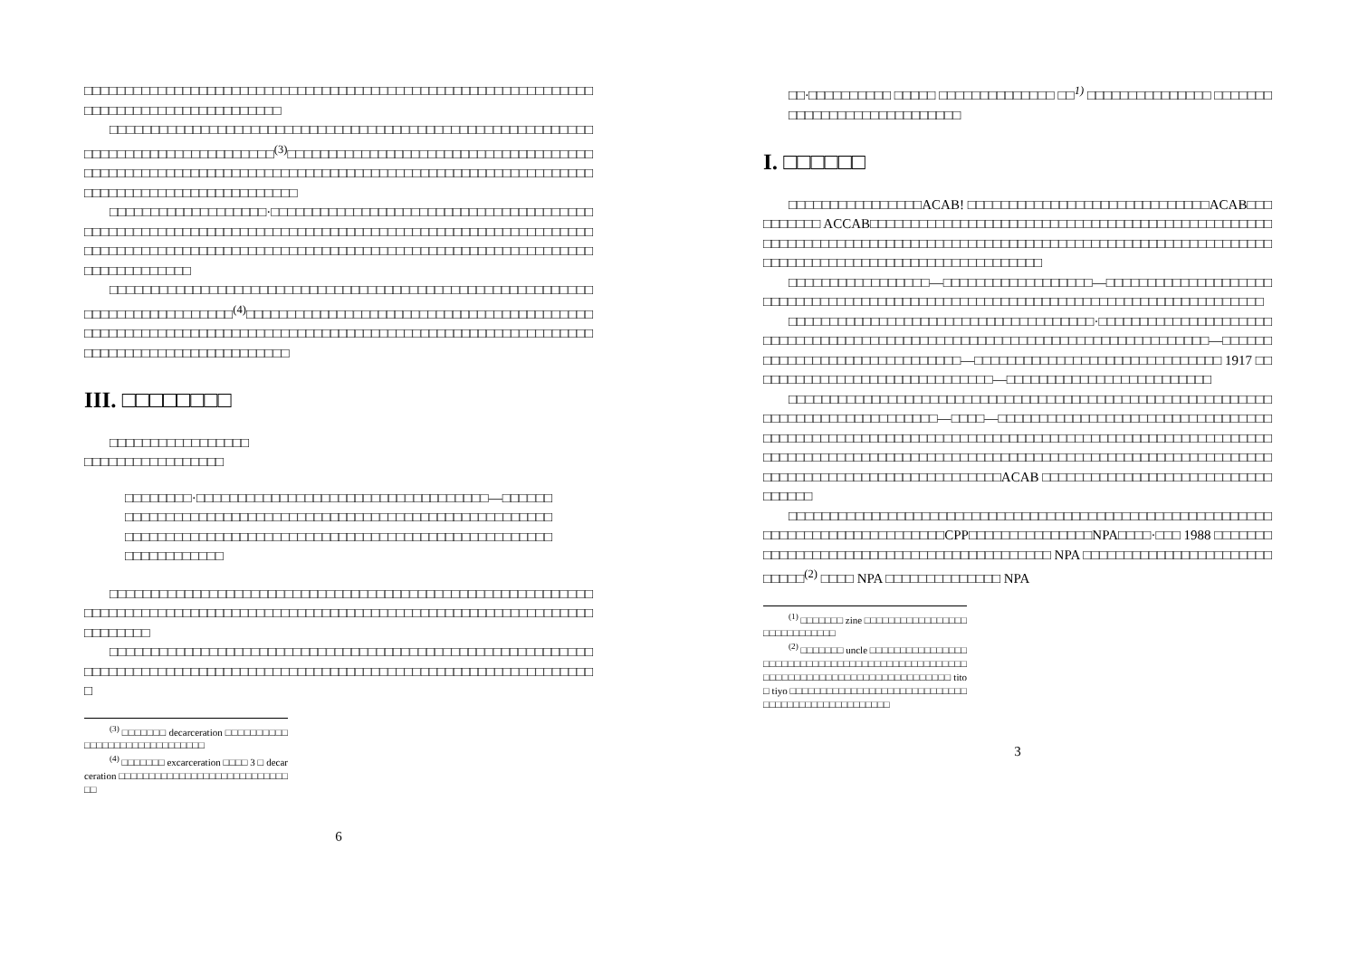□□□□□□□□□□□□□□□□□□□□□□□□□□□□□□□□□□□□□□□□□□□□□□□□□□□□□□□□□□□□□□□□□□□□□□□□□□□□□□□□□□□□□□
□□□□□□□□□□□□□□□□□□□□□□□□□□□□□□□□□□□□□□□□□□□□□□□□□□□□□□□□□□□□□□□□□□□□□□□□□□□□□□□□□<sup>(3)</sup>□□□□□□□□□□□□□□□□□□□□□□□□□□□□□□□□□□□□□□□□□□□□□□□□□□□□□□□□□□□□□□□□□□□□□□□□□□□□□□□□□□□□□□□□□□□□□□□□□□□□□□□□□□□□□□□□□□□□□□□□□□□□□
□□□□□□□□□□□□□□□□□□□·□□□□□□□□□□□□□□□□□□□□□□□□□□□□□□□□□□□□□□□□□□□□□□□□□□□□□□□□□□□□□□□□□□□□□□□□□□□□□□□□□□□□□□□□□□□□□□□□□□□□□□□□□□□□□□□□□□□□□□□□□□□□□□□□□□□□□□□□□□□□□□□□□□□□□□□□□□□□□□□□□□□□□□□□□□□□□□□□
□□□□□□□□□□□□□□□□□□□□□□□□□□□□□□□□□□□□□□□□□□□□□□□□□□□□□□□□□□□□□□□□□□□□□□□□□□□□<sup>(4)</sup>□□□□□□□□□□□□□□□□□□□□□□□□□□□□□□□□□□□□□□□□□□□□□□□□□□□□□□□□□□□□□□□□□□□□□□□□□□□□□□□□□□□□□□□□□□□□□□□□□□□□□□□□□□□□□□□□□□□□□□□□□□□□□□□□□
III. □□□□□□□□
□□□□□□□□□□□□□□□□□
□□□□□□□□□□□□□□□□□
□□□□□□□□·□□□□□□□□□□□□□□□□□□□□□□□□□□□□□□□□□□□—□□□□□□□□□□□□□□□□□□□□□□□□□□□□□□□□□□□□□□□□□□□□□□□□□□□□□□□□□□□□□□□□□□□□□□□□□□□□□□□□□□□□□□□□□□□□□□□□□□□□□□□□□□□□□□□□□□□□□□□□□□
□□□□□□□□□□□□□□□□□□□□□□□□□□□□□□□□□□□□□□□□□□□□□□□□□□□□□□□□□□□□□□□□□□□□□□□□□□□□□□□□□□□□□□□□□□□□□□□□□□□□□□□□□□□□□□□□□□□□□□□□□□□□□□□□
□□□□□□□□□□□□□□□□□□□□□□□□□□□□□□□□□□□□□□□□□□□□□□□□□□□□□□□□□□□□□□□□□□□□□□□□□□□□□□□□□□□□□□□□□□□□□□□□□□□□□□□□□□□□□□□□□□□□□□□□□
<sup>(3)</sup> □□□□□□□ decarceration □□□□□□□□□□□□□□□□□□□□□□□□□□□□□□
<sup>(4)</sup> □□□□□□□ excarceration □□□□ 3 □ decarceration □□□□□□□□□□□□□□□□□□□□□□□□□□□□□□
6
□□·□□□□□□□□□□ □□□□□ □□□□□□□□□□□□□□ □□<sup>1)</sup> □□□□□□□□□□□□□□□ □□□□□□□□□□□□□□□□□□□□□□□□□□□□
I. □□□□□□
□□□□□□□□□□□□□□□□ACAB! □□□□□□□□□□□□□□□□□□□□□□□□□□□□□ACAB□□□□□□□□□□ ACCAB□□□□□□□□□□□□□□□□□□□□□□□□□□□□□□□□□□□□□□□□□□□□□□□□□□□□□□□□□□□□□□□□□□□□□□□□□□□□□□□□□□□□□□□□□□□□□□□□□□□□□□□□□□□□□□□□□□□□□□□□□□□□□□□□□□□□□□□□□□□□□□□□□
□□□□□□□□□□□□□□□□□—□□□□□□□□□□□□□□□□□□—□□□□□□□□□□□□□□□□□□□□□□□□□□□□□□□□□□□□□□□□□□□□□□□□□□□□□□□□□□□□□□□□□□□□□□□□□□□□□□□□□
□□□□□□□□□□□□□□□□□□□□□□□□□□□□□□□□□□□□□·□□□□□□□□□□□□□□□□□□□□□□□□□□□□□□□□□□□□□□□□□□□□□□□□□□□□□□□□□□□□□□□□□□□□□□□□□□□—□□□□□□□□□□□□□□□□□□□□□□□□□□□□□□—□□□□□□□□□□□□□□□□□□□□□□□□□□□□□□ 1917 □□□□□□□□□□□□□□□□□□□□□□□□□□□□□□—□□□□□□□□□□□□□□□□□□□□□□□□□
□□□□□□□□□□□□□□□□□□□□□□□□□□□□□□□□□□□□□□□□□□□□□□□□□□□□□□□□□□□□□□□□□□□□□□□□□□□□□□□—□□□□—□□□□□□□□□□□□□□□□□□□□□□□□□□□□□□□□□□□□□□□□□□□□□□□□□□□□□□□□□□□□□□□□□□□□□□□□□□□□□□□□□□□□□□□□□□□□□□□□□□□□□□□□□□□□□□□□□□□□□□□□□□□□□□□□□□□□□□□□□□□□□□□□□□□□□□□□□□□□□□□□□□□□□□□□□□□□□□□□□□□□□□□□□□ACAB □□□□□□□□□□□□□□□□□□□□□□□□□□□□□□□□□□
□□□□□□□□□□□□□□□□□□□□□□□□□□□□□□□□□□□□□□□□□□□□□□□□□□□□□□□□□□□□□□□□□□□□□□□□□□□□□□□□CPP□□□□□□□□□□□□□□□NPA□□□□·□□□ 1988 □□□□□□□□□□□□□□□□□□□□□□□□□□□□□□□□□□□□□□□□□□ NPA □□□□□□□□□□□□□□□□□□□□□□□□□□□□<sup>(2)</sup> □□□□ NPA □□□□□□□□□□□□□□ NPA
<sup>(1)</sup> □□□□□□□ zine □□□□□□□□□□□□□□□□□□□□□□□□□□□□□
<sup>(2)</sup> □□□□□□□ uncle □□□□□□□□□□□□□□□□□□□□□□□□□□□□□□□□□□□□□□□□□□□□□□□□□□□□□□□□□□□□□□□□□□□□□□□□□□□□□□□ tito □ tiyo □□□□□□□□□□□□□□□□□□□□□□□□□□□□□□□□□□□□□□□□□□□□□□□□□□
3